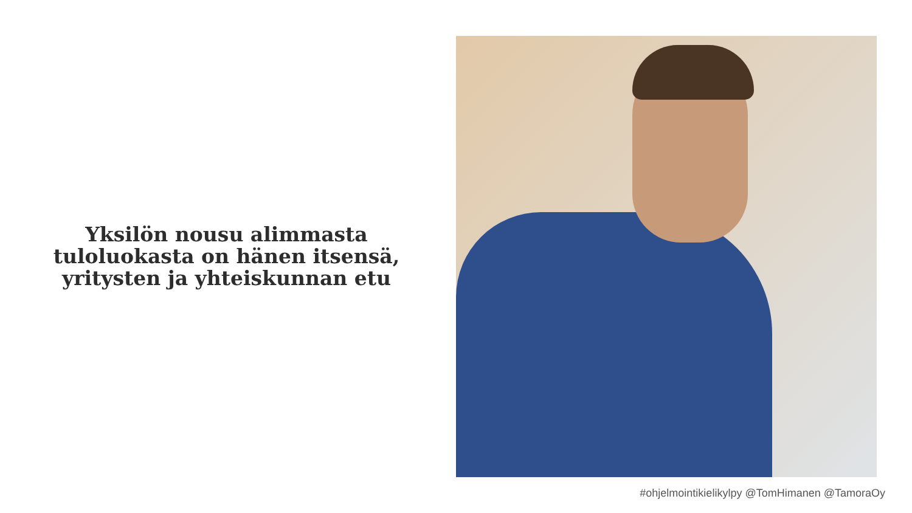Yksilön nousu alimmasta
tuloluokasta on hänen itsensä,
yritysten ja yhteiskunnan etu
#ohjelmointikielikylpy @TomHimanen @TamoraOy